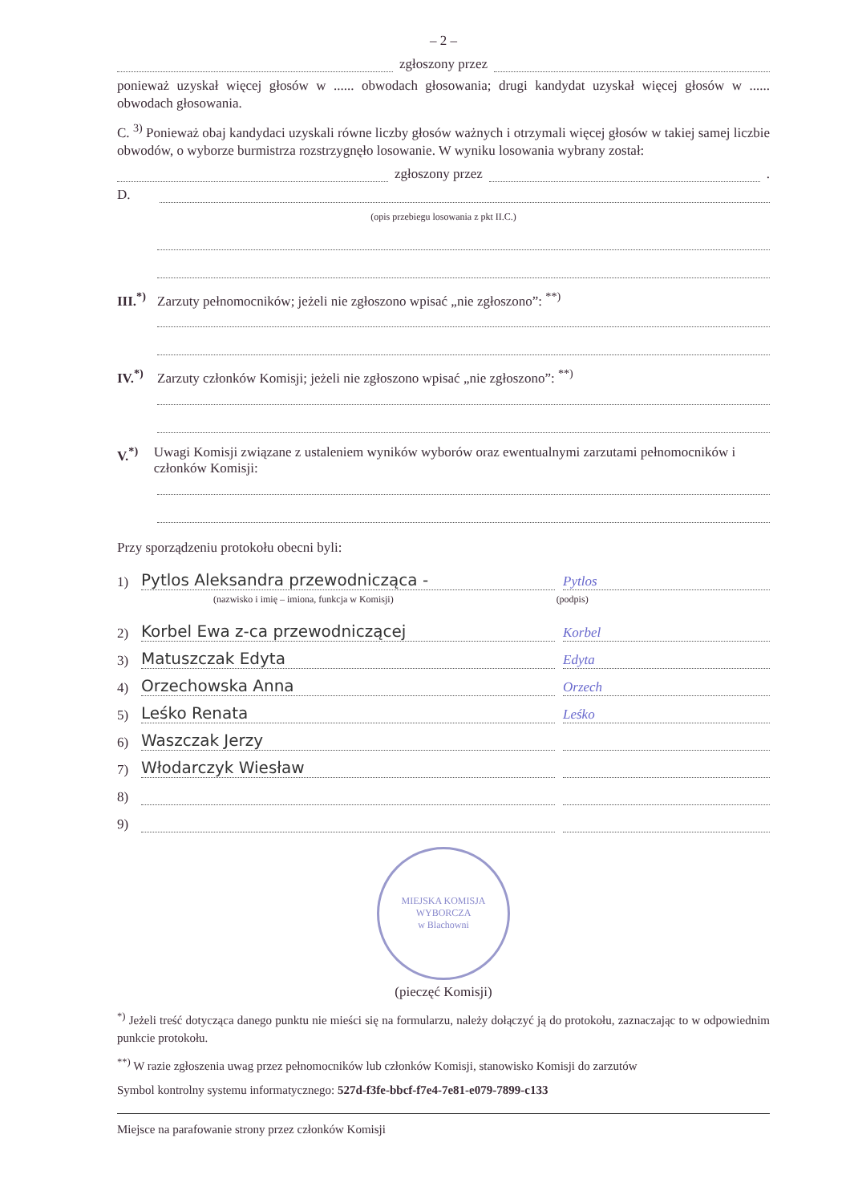– 2 –
zgłoszony przez
ponieważ uzyskał więcej głosów w ...... obwodach głosowania; drugi kandydat uzyskał więcej głosów w ...... obwodach głosowania.
C. <sup>3)</sup> Ponieważ obaj kandydaci uzyskali równe liczby głosów ważnych i otrzymali więcej głosów w takiej samej liczbie obwodów, o wyborze burmistrza rozstrzygnęło losowanie. W wyniku losowania wybrany został:
zgłoszony przez .
D.
(opis przebiegu losowania z pkt II.C.)
III.<sup>*)</sup> Zarzuty pełnomocników; jeżeli nie zgłoszono wpisać „nie zgłoszono”: <sup>**)</sup>
IV.<sup>*)</sup> Zarzuty członków Komisji; jeżeli nie zgłoszono wpisać „nie zgłoszono”: <sup>**)</sup>
V.<sup>*)</sup> Uwagi Komisji związane z ustaleniem wyników wyborów oraz ewentualnymi zarzutami pełnomocników i członków Komisji:
Przy sporządzeniu protokołu obecni byli:
1) Pytlos Aleksandra przewodnicząca - Pytlos
(nazwisko i imię – imiona, funkcja w Komisji) (podpis)
2) Korbel Ewa z-ca przewodniczącej Korbel
3) Matuszczak Edyta Edyta
4) Orzechowska Anna Orzech
5) Leśko Renata Leśko
6) Waszczak Jerzy
7) Włodarczyk Wiesław
8)
9)
MIEJSKA KOMISJA WYBORCZA
w Blachowni
(pieczęć Komisji)
<sup>*)</sup> Jeżeli treść dotycząca danego punktu nie mieści się na formularzu, należy dołączyć ją do protokołu, zaznaczając to w odpowiednim punkcie protokołu.
<sup>**)</sup> W razie zgłoszenia uwag przez pełnomocników lub członków Komisji, stanowisko Komisji do zarzutów
Symbol kontrolny systemu informatycznego: 527d-f3fe-bbcf-f7e4-7e81-e079-7899-c133
Miejsce na parafowanie strony przez członków Komisji